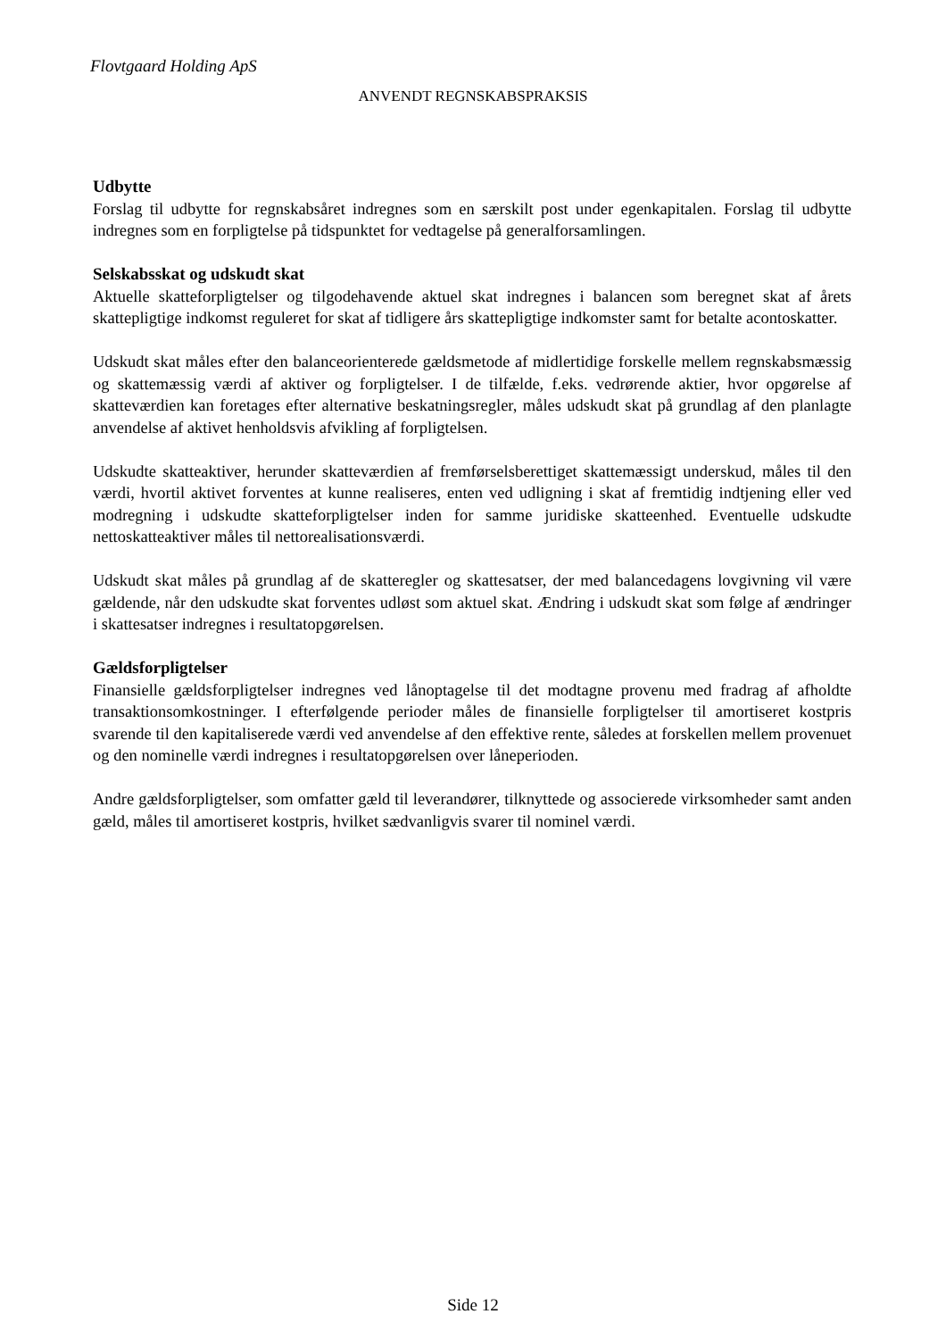Flovtgaard Holding ApS
ANVENDT REGNSKABSPRAKSIS
Udbytte
Forslag til udbytte for regnskabsåret indregnes som en særskilt post under egenkapitalen. Forslag til udbytte indregnes som en forpligtelse på tidspunktet for vedtagelse på generalforsamlingen.
Selskabsskat og udskudt skat
Aktuelle skatteforpligtelser og tilgodehavende aktuel skat indregnes i balancen som beregnet skat af årets skattepligtige indkomst reguleret for skat af tidligere års skattepligtige indkomster samt for betalte acontoskatter.
Udskudt skat måles efter den balanceorienterede gældsmetode af midlertidige forskelle mellem regnskabsmæssig og skattemæssig værdi af aktiver og forpligtelser. I de tilfælde, f.eks. vedrørende aktier, hvor opgørelse af skatteværdien kan foretages efter alternative beskatningsregler, måles udskudt skat på grundlag af den planlagte anvendelse af aktivet henholdsvis afvikling af forpligtelsen.
Udskudte skatteaktiver, herunder skatteværdien af fremførselsberettiget skattemæssigt underskud, måles til den værdi, hvortil aktivet forventes at kunne realiseres, enten ved udligning i skat af fremtidig indtjening eller ved modregning i udskudte skatteforpligtelser inden for samme juridiske skatteenhed. Eventuelle udskudte nettoskatteaktiver måles til nettorealisationsværdi.
Udskudt skat måles på grundlag af de skatteregler og skattesatser, der med balancedagens lovgivning vil være gældende, når den udskudte skat forventes udløst som aktuel skat. Ændring i udskudt skat som følge af ændringer i skattesatser indregnes i resultatopgørelsen.
Gældsforpligtelser
Finansielle gældsforpligtelser indregnes ved lånoptagelse til det modtagne provenu med fradrag af afholdte transaktionsomkostninger. I efterfølgende perioder måles de finansielle forpligtelser til amortiseret kostpris svarende til den kapitaliserede værdi ved anvendelse af den effektive rente, således at forskellen mellem provenuet og den nominelle værdi indregnes i resultatopgørelsen over låneperioden.
Andre gældsforpligtelser, som omfatter gæld til leverandører, tilknyttede og associerede virksomheder samt anden gæld, måles til amortiseret kostpris, hvilket sædvanligvis svarer til nominel værdi.
Side 12